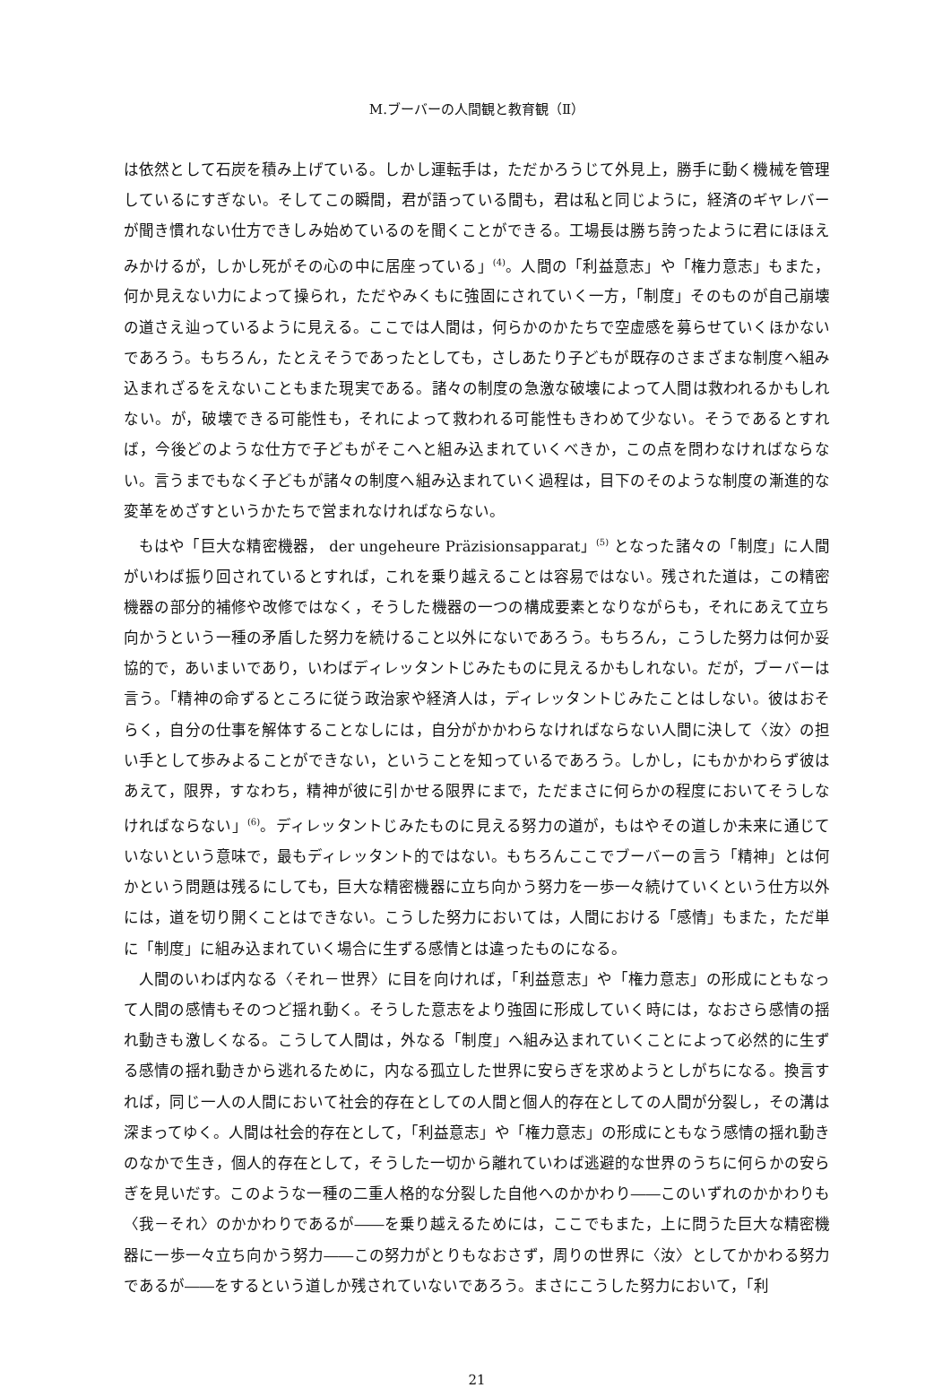M.ブーバーの人間観と教育観（Ⅱ）
は依然として石炭を積み上げている。しかし運転手は，ただかろうじて外見上，勝手に動く機械を管理しているにすぎない。そしてこの瞬間，君が語っている間も，君は私と同じように，経済のギヤレバーが聞き慣れない仕方できしみ始めているのを聞くことができる。工場長は勝ち誇ったように君にほほえみかけるが，しかし死がその心の中に居座っている」<sup>(4)</sup>。人間の「利益意志」や「権力意志」もまた，何か見えない力によって操られ，ただやみくもに強固にされていく一方，「制度」そのものが自己崩壊の道さえ辿っているように見える。ここでは人間は，何らかのかたちで空虚感を募らせていくほかないであろう。もちろん，たとえそうであったとしても，さしあたり子どもが既存のさまざまな制度へ組み込まれざるをえないこともまた現実である。諸々の制度の急激な破壊によって人間は救われるかもしれない。が，破壊できる可能性も，それによって救われる可能性もきわめて少ない。そうであるとすれば，今後どのような仕方で子どもがそこへと組み込まれていくべきか，この点を問わなければならない。言うまでもなく子どもが諸々の制度へ組み込まれていく過程は，目下のそのような制度の漸進的な変革をめざすというかたちで営まれなければならない。
もはや「巨大な精密機器， der ungeheure Präzisionsapparat」<sup>(5)</sup> となった諸々の「制度」に人間がいわば振り回されているとすれば，これを乗り越えることは容易ではない。残された道は，この精密機器の部分的補修や改修ではなく，そうした機器の一つの構成要素となりながらも，それにあえて立ち向かうという一種の矛盾した努力を続けること以外にないであろう。もちろん，こうした努力は何か妥協的で，あいまいであり，いわばディレッタントじみたものに見えるかもしれない。だが，ブーバーは言う。「精神の命ずるところに従う政治家や経済人は，ディレッタントじみたことはしない。彼はおそらく，自分の仕事を解体することなしには，自分がかかわらなければならない人間に決して〈汝〉の担い手として歩みよることができない，ということを知っているであろう。しかし，にもかかわらず彼はあえて，限界，すなわち，精神が彼に引かせる限界にまで，ただまさに何らかの程度においてそうしなければならない」<sup>(6)</sup>。ディレッタントじみたものに見える努力の道が，もはやその道しか未来に通じていないという意味で，最もディレッタント的ではない。もちろんここでブーバーの言う「精神」とは何かという問題は残るにしても，巨大な精密機器に立ち向かう努力を一歩一々続けていくという仕方以外には，道を切り開くことはできない。こうした努力においては，人間における「感情」もまた，ただ単に「制度」に組み込まれていく場合に生ずる感情とは違ったものになる。
人間のいわば内なる〈それ－世界〉に目を向ければ，「利益意志」や「権力意志」の形成にともなって人間の感情もそのつど揺れ動く。そうした意志をより強固に形成していく時には，なおさら感情の揺れ動きも激しくなる。こうして人間は，外なる「制度」へ組み込まれていくことによって必然的に生ずる感情の揺れ動きから逃れるために，内なる孤立した世界に安らぎを求めようとしがちになる。換言すれば，同じ一人の人間において社会的存在としての人間と個人的存在としての人間が分裂し，その溝は深まってゆく。人間は社会的存在として，「利益意志」や「権力意志」の形成にともなう感情の揺れ動きのなかで生き，個人的存在として，そうした一切から離れていわば逃避的な世界のうちに何らかの安らぎを見いだす。このような一種の二重人格的な分裂した自他へのかかわり――このいずれのかかわりも〈我－それ〉のかかわりであるが――を乗り越えるためには，ここでもまた，上に問うた巨大な精密機器に一歩一々立ち向かう努力――この努力がとりもなおさず，周りの世界に〈汝〉としてかかわる努力であるが――をするという道しか残されていないであろう。まさにこうした努力において，「利
21